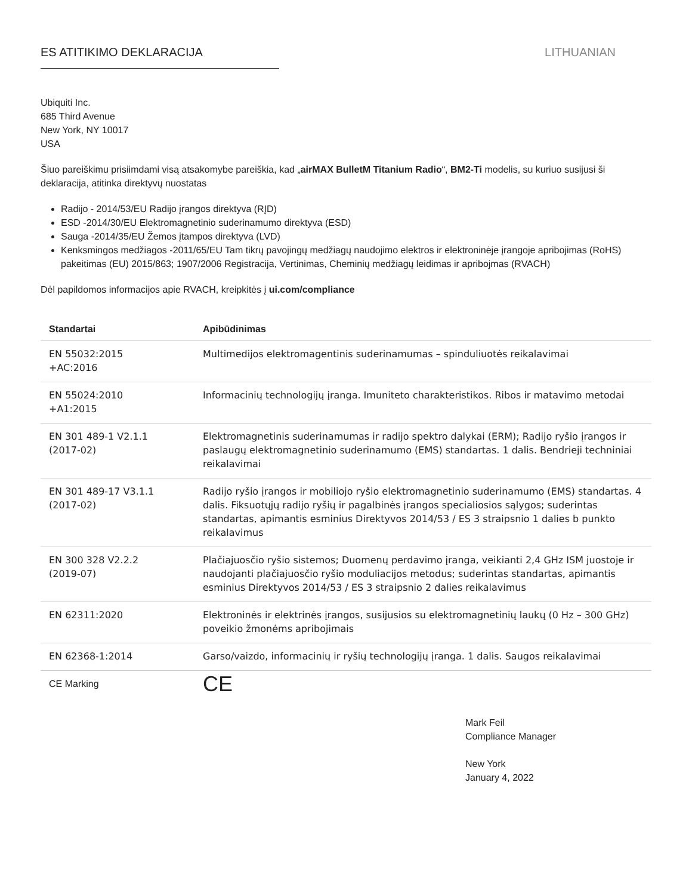ES ATITIKIMO DEKLARACIJA LITHUANIAN
Ubiquiti Inc.
685 Third Avenue
New York, NY 10017
USA
Šiuo pareiškimu prisiimdami visą atsakomybe pareiškia, kad „airMAX BulletM Titanium Radio“, BM2-Ti modelis, su kuriuo susijusi ši deklaracija, atitinka direktyvų nuostatas
Radijo - 2014/53/EU Radijo įrangos direktyva (RĮD)
ESD -2014/30/EU Elektromagnetinio suderinamumo direktyva (ESD)
Sauga -2014/35/EU Žemos įtampos direktyva (LVD)
Kenksmingos medžiagos -2011/65/EU Tam tikrų pavojingų medžiagų naudojimo elektros ir elektroninėje įrangoje apribojimas (RoHS) pakeitimas (EU) 2015/863; 1907/2006 Registracija, Vertinimas, Cheminių medžiagų leidimas ir apribojmas (RVACH)
Dėl papildomos informacijos apie RVACH, kreipkitės į ui.com/compliance
| Standartai | Apibūdinimas |
| --- | --- |
| EN 55032:2015 +AC:2016 | Multimedijos elektromagentinis suderinamumas – spinduliuotės reikalavimai |
| EN 55024:2010 +A1:2015 | Informacinių technologijų įranga. Imuniteto charakteristikos. Ribos ir matavimo metodai |
| EN 301 489-1 V2.1.1 (2017-02) | Elektromagnetinis suderinamumas ir radijo spektro dalykai (ERM); Radijo ryšio įrangos ir paslaugų elektromagnetinio suderinamumo (EMS) standartas. 1 dalis. Bendrieji techniniai reikalavimai |
| EN 301 489-17 V3.1.1 (2017-02) | Radijo ryšio įrangos ir mobiliojo ryšio elektromagnetinio suderinamumo (EMS) standartas. 4 dalis. Fiksuotųjų radijo ryšių ir pagalbinės įrangos specialiosios sąlygos; suderintas standartas, apimantis esminius Direktyvos 2014/53 / ES 3 straipsnio 1 dalies b punkto reikalavimus |
| EN 300 328 V2.2.2 (2019-07) | Plačiajuosčio ryšio sistemos; Duomenų perdavimo įranga, veikianti 2,4 GHz ISM juostoje ir naudojanti plačiajuosčio ryšio moduliacijos metodus; suderintas standartas, apimantis esminius Direktyvos 2014/53 / ES 3 straipsnio 2 dalies reikalavimus |
| EN 62311:2020 | Elektroninės ir elektrinės įrangos, susijusios su elektromagnetinių laukų (0 Hz – 300 GHz) poveikio žmonėms apribojimais |
| EN 62368-1:2014 | Garso/vaizdo, informacinių ir ryšių technologijų įranga. 1 dalis. Saugos reikalavimai |
| CE Marking | CE |
Mark Feil
Compliance Manager
New York
January 4, 2022